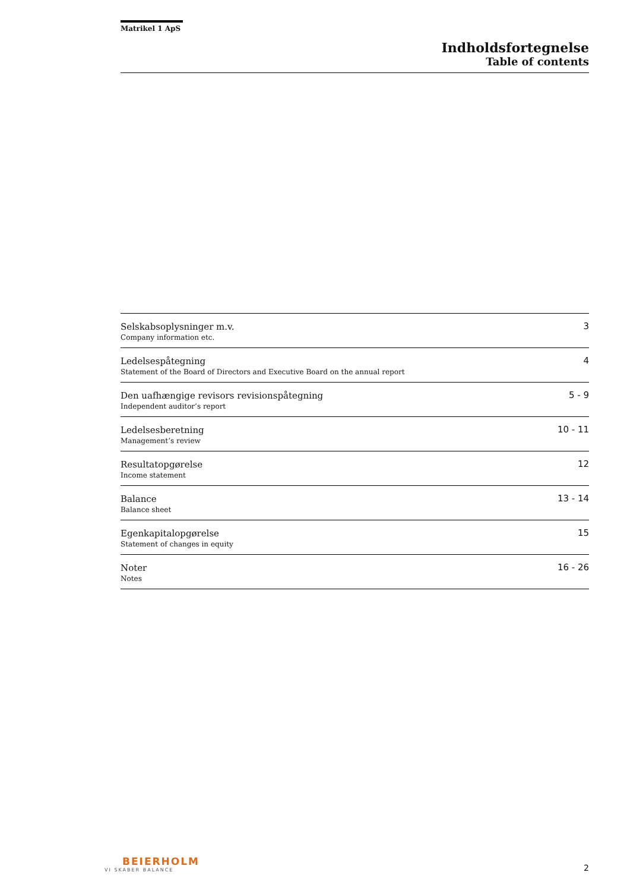Matrikel 1 ApS
Indholdsfortegnelse
Table of contents
| Selskabsoplysninger m.v. Company information etc. | 3 |
| Ledelsespåtegning Statement of the Board of Directors and Executive Board on the annual report | 4 |
| Den uafhængige revisors revisionspåtegning Independent auditor’s report | 5 - 9 |
| Ledelsesberetning Management’s review | 10 - 11 |
| Resultatopgørelse Income statement | 12 |
| Balance Balance sheet | 13 - 14 |
| Egenkapitalopgørelse Statement of changes in equity | 15 |
| Noter Notes | 16 - 26 |
BEIERHOLM
VI SKABER BALANCE
2